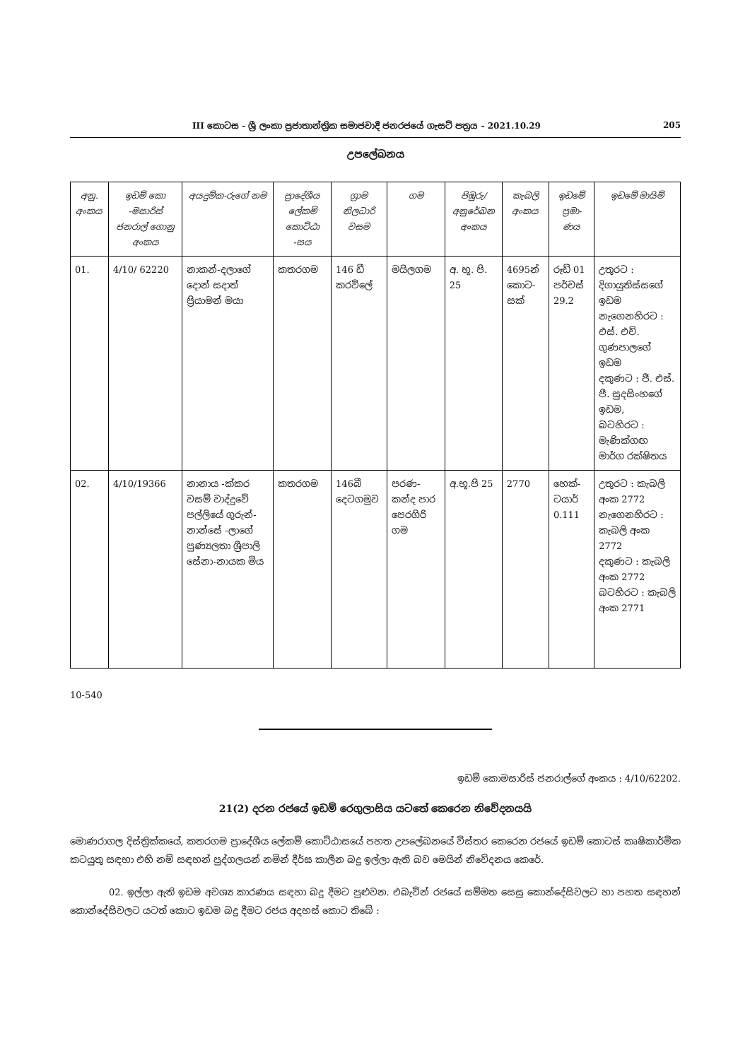III කොටස - ශ්‍රී ලංකා ප්‍රජාතාන්ත්‍රික සමාජවාදී ජනරජයේ ගැසට් පත්‍රය - 2021.10.29 205
උපලේඛනය
| අනු. අංකය | ඉඩම් කො -මසාරිස් ජනරාල් ගොනු අංකය | අයදුම්ක-රුගේ නම | ප්‍රාදේශීය ලේකම් කොට්ඨා -සය | ග්‍රාම නිලධාරි වසම | ගම | පිඹුරු/ අනුරේඛන අංකය | කැබලි අංකය | ඉඩමේ ප්‍රමා-ණය | ඉඩමේ මායිම් |
| --- | --- | --- | --- | --- | --- | --- | --- | --- | --- |
| 01. | 4/10/ 62220 | නාකන්-දලාගේ දොන් සදාත් ප්‍රියාමන් මයා | කතරගම | 146 ඩී කරවිලේ | මයිලගම | අ. භූ. පි. 25 | 4695න් කොට-සක් | රූඩ් 01 පර්චස් 29.2 | උතුරට : දිගායුතිස්සගේ ඉඩම නැගෙනහිරට : එස්. එච්. ගුණපාලගේ ඉඩම දකුණට : ජී. එස්. පී. සුදසිංහගේ ඉඩම, බටහිරට : මැණික්ගඟ මාර්ග රක්ෂිතය |
| 02. | 4/10/19366 | නානාය -ක්කර වසම් වාද්දුවේ පල්ලියේ ගුරුන්-නාන්සේ -ලාගේ පුණ්‍යලතා ශ්‍රීපාලි සේනා-නායක මිය | කතරගම | 146බී දෙටගමුව | පරණ-කන්ද පාර පෙරගිරි ගම | අ.භූ.පි 25 | 2770 | හෙක්-ටයාර් 0.111 | උතුරට : කැබලි අංක 2772 නැගෙනහිරට : කැබලි අංක 2772 දකුණට : කැබලි අංක 2772 බටහිරට : කැබලි අංක 2771 |
10-540
ඉඩම් කොමසාරිස් ජනරාල්ගේ අංකය : 4/10/62202.
21(2) දරන රජයේ ඉඩම් රෙගුලාසිය යටතේ කෙරෙන නිවේදනයයි
මොණරාගල දිස්ත්‍රික්කයේ, කතරගම ප්‍රාදේශීය ලේකම් කොට්ඨාසයේ පහත උපලේඛනයේ විස්තර කෙරෙන රජයේ ඉඩම් කොටස් කෘෂිකාර්මික කටයුතු සඳහා එහි නම් සඳහන් පුද්ගලයන් නමින් දීර්ඝ කාලීන බදු ඉල්ලා ඇති බව මෙයින් නිවේදනය කෙරේ.
02. ඉල්ලා ඇති ඉඩම අවශ්‍ය කාරණය සඳහා බදු දීමට පුළුවන. එබැවින් රජයේ සම්මත සෙසු කොන්දේසිවලට හා පහත සඳහන් කොන්දේසිවලට යටත් කොට ඉඩම බදු දීමට රජය අදහස් කොට තිබේ :